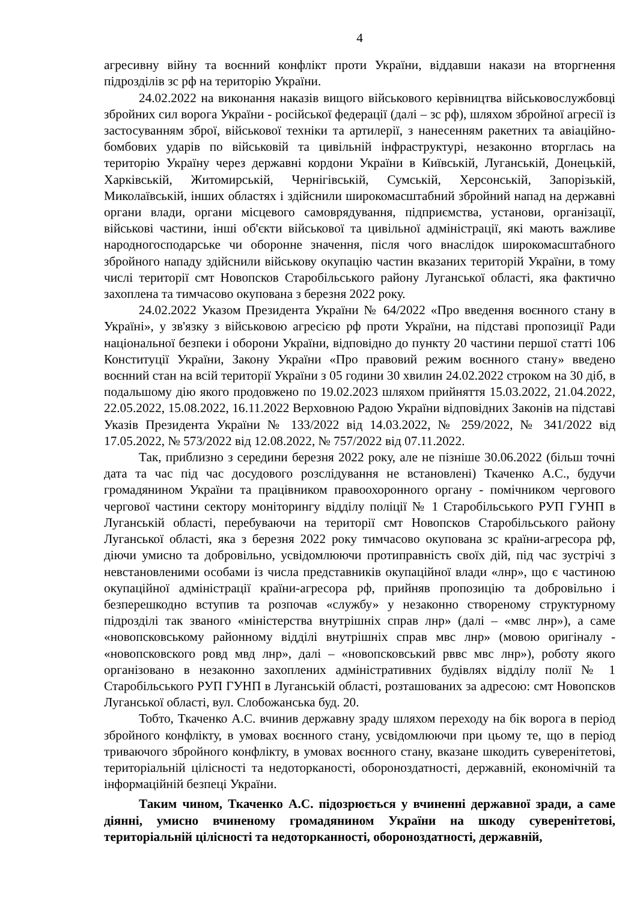4
агресивну війну та воєнний конфлікт проти України, віддавши накази на вторгнення підрозділів зс рф на територію України.
24.02.2022 на виконання наказів вищого військового керівництва військовослужбовці збройних сил ворога України - російської федерації (далі – зс рф), шляхом збройної агресії із застосуванням зброї, військової техніки та артилерії, з нанесенням ракетних та авіаційно-бомбових ударів по військовій та цивільній інфраструктурі, незаконно вторглась на територію Україну через державні кордони України в Київській, Луганській, Донецькій, Харківській, Житомирській, Чернігівській, Сумській, Херсонській, Запорізькій, Миколаївській, інших областях і здійснили широкомасштабний збройний напад на державні органи влади, органи місцевого самоврядування, підприємства, установи, організації, військові частини, інші об'єкти військової та цивільної адміністрації, які мають важливе народногосподарське чи оборонне значення, після чого внаслідок широкомасштабного збройного нападу здійснили військову окупацію частин вказаних територій України, в тому числі території смт Новопсков Старобільського району Луганської області, яка фактично захоплена та тимчасово окупована з березня 2022 року.
24.02.2022 Указом Президента України № 64/2022 «Про введення воєнного стану в Україні», у зв'язку з військовою агресією рф проти України, на підставі пропозиції Ради національної безпеки і оборони України, відповідно до пункту 20 частини першої статті 106 Конституції України, Закону України «Про правовий режим воєнного стану» введено воєнний стан на всій території України з 05 години 30 хвилин 24.02.2022 строком на 30 діб, в подальшому дію якого продовжено по 19.02.2023 шляхом прийняття 15.03.2022, 21.04.2022, 22.05.2022, 15.08.2022, 16.11.2022 Верховною Радою України відповідних Законів на підставі Указів Президента України № 133/2022 від 14.03.2022, № 259/2022, № 341/2022 від 17.05.2022, № 573/2022 від 12.08.2022, № 757/2022 від 07.11.2022.
Так, приблизно з середини березня 2022 року, але не пізніше 30.06.2022 (більш точні дата та час під час досудового розслідування не встановлені) Ткаченко А.С., будучи громадянином України та працівником правоохоронного органу - помічником чергового чергової частини сектору моніторингу відділу поліції № 1 Старобільського РУП ГУНП в Луганській області, перебуваючи на території смт Новопсков Старобільського району Луганської області, яка з березня 2022 року тимчасово окупована зс країни-агресора рф, діючи умисно та добровільно, усвідомлюючи протиправність своїх дій, під час зустрічі з невстановленими особами із числа представників окупаційної влади «лнр», що є частиною окупаційної адміністрації країни-агресора рф, прийняв пропозицію та добровільно і безперешкодно вступив та розпочав «службу» у незаконно створеному структурному підрозділі так званого «міністерства внутрішніх справ лнр» (далі – «мвс лнр»), а саме «новопсковському районному відділі внутрішніх справ мвс лнр» (мовою оригіналу - «новопсковского ровд мвд лнр», далі – «новопсковський рввс мвс лнр»), роботу якого організовано в незаконно захоплених адміністративних будівлях відділу полії № 1 Старобільського РУП ГУНП в Луганській області, розташованих за адресою: смт Новопсков Луганської області, вул. Слобожанська буд. 20.
Тобто, Ткаченко А.С. вчинив державну зраду шляхом переходу на бік ворога в період збройного конфлікту, в умовах воєнного стану, усвідомлюючи при цьому те, що в період триваючого збройного конфлікту, в умовах воєнного стану, вказане шкодить суверенітетові, територіальній цілісності та недоторканості, обороноздатності, державній, економічній та інформаційній безпеці України.
Таким чином, Ткаченко А.С. підозрюється у вчиненні державної зради, а саме діянні, умисно вчиненому громадянином України на шкоду суверенітетові, територіальній цілісності та недоторканності, обороноздатності, державній,